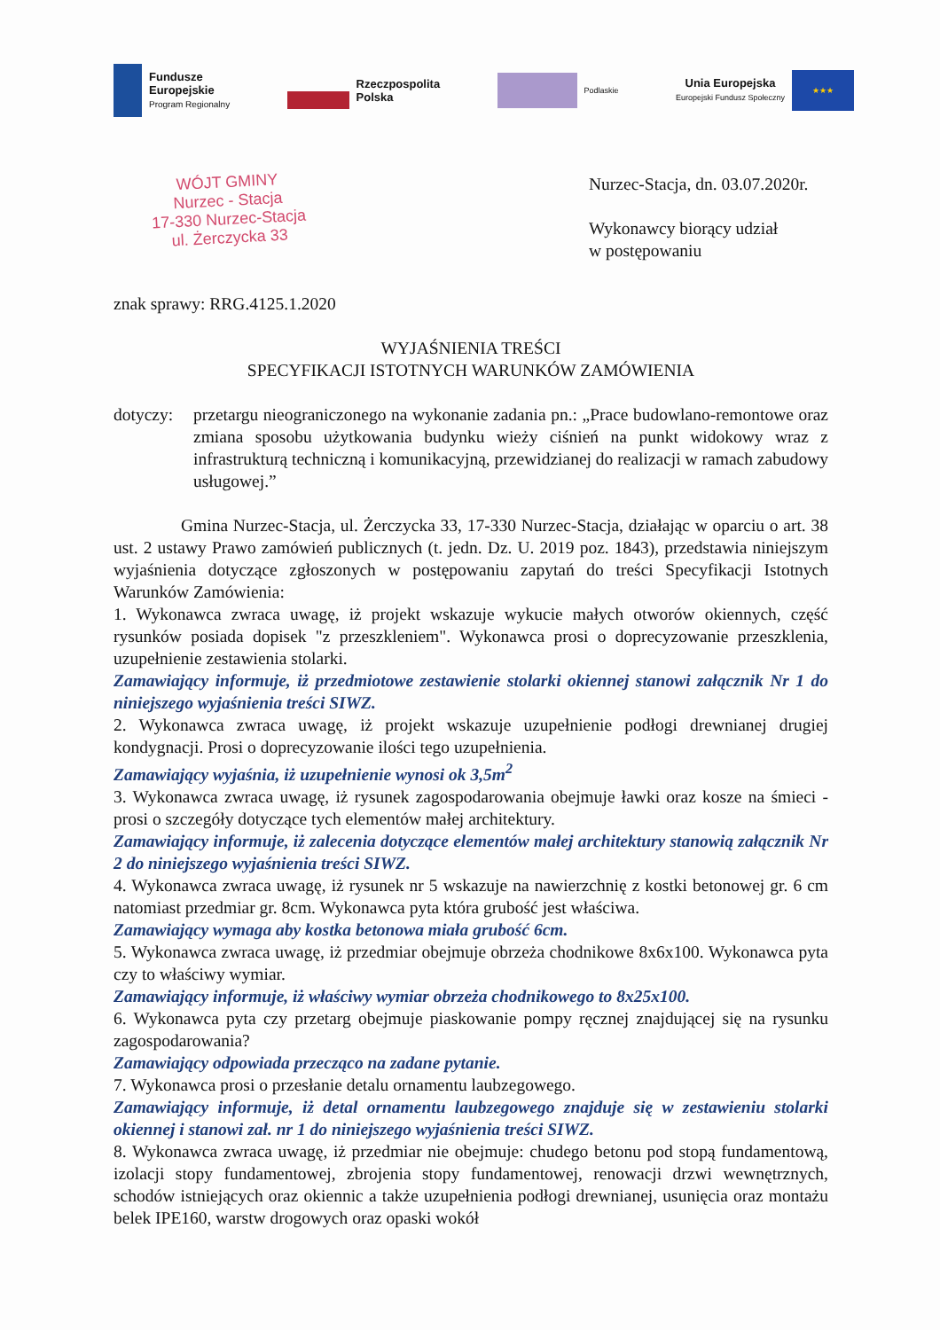Fundusze
Europejskie
Program Regionalny
Rzeczpospolita
Polska
Podlaskie
Unia Europejska
Europejski Fundusz Społeczny
★★★
WÓJT GMINY
Nurzec - Stacja
17-330 Nurzec-Stacja
ul. Żerczycka 33
Nurzec-Stacja, dn. 03.07.2020r.
Wykonawcy biorący udział
w postępowaniu
znak sprawy: RRG.4125.1.2020
WYJAŚNIENIA TREŚCI
SPECYFIKACJI ISTOTNYCH WARUNKÓW ZAMÓWIENIA
dotyczy:
przetargu nieograniczonego na wykonanie zadania pn.: „Prace budowlano-remontowe oraz zmiana sposobu użytkowania budynku wieży ciśnień na punkt widokowy wraz z infrastrukturą techniczną i komunikacyjną, przewidzianej do realizacji w ramach zabudowy usługowej.”
Gmina Nurzec-Stacja, ul. Żerczycka 33, 17-330 Nurzec-Stacja, działając w oparciu o art. 38 ust. 2 ustawy Prawo zamówień publicznych (t. jedn. Dz. U. 2019 poz. 1843), przedstawia niniejszym wyjaśnienia dotyczące zgłoszonych w postępowaniu zapytań do treści Specyfikacji Istotnych Warunków Zamówienia:
1. Wykonawca zwraca uwagę, iż projekt wskazuje wykucie małych otworów okiennych, część rysunków posiada dopisek "z przeszkleniem". Wykonawca prosi o doprecyzowanie przeszklenia, uzupełnienie zestawienia stolarki.
Zamawiający informuje, iż przedmiotowe zestawienie stolarki okiennej stanowi załącznik Nr 1 do niniejszego wyjaśnienia treści SIWZ.
2. Wykonawca zwraca uwagę, iż projekt wskazuje uzupełnienie podłogi drewnianej drugiej kondygnacji. Prosi o doprecyzowanie ilości tego uzupełnienia.
Zamawiający wyjaśnia, iż uzupełnienie wynosi ok 3,5m<sup>2</sup>
3. Wykonawca zwraca uwagę, iż rysunek zagospodarowania obejmuje ławki oraz kosze na śmieci - prosi o szczegóły dotyczące tych elementów małej architektury.
Zamawiający informuje, iż zalecenia dotyczące elementów małej architektury stanowią załącznik Nr 2 do niniejszego wyjaśnienia treści SIWZ.
4. Wykonawca zwraca uwagę, iż rysunek nr 5 wskazuje na nawierzchnię z kostki betonowej gr. 6 cm natomiast przedmiar gr. 8cm. Wykonawca pyta która grubość jest właściwa.
Zamawiający wymaga aby kostka betonowa miała grubość 6cm.
5. Wykonawca zwraca uwagę, iż przedmiar obejmuje obrzeża chodnikowe 8x6x100. Wykonawca pyta czy to właściwy wymiar.
Zamawiający informuje, iż właściwy wymiar obrzeża chodnikowego to 8x25x100.
6. Wykonawca pyta czy przetarg obejmuje piaskowanie pompy ręcznej znajdującej się na rysunku zagospodarowania?
Zamawiający odpowiada przecząco na zadane pytanie.
7. Wykonawca prosi o przesłanie detalu ornamentu laubzegowego.
Zamawiający informuje, iż detal ornamentu laubzegowego znajduje się w zestawieniu stolarki okiennej i stanowi zał. nr 1 do niniejszego wyjaśnienia treści SIWZ.
8. Wykonawca zwraca uwagę, iż przedmiar nie obejmuje: chudego betonu pod stopą fundamentową, izolacji stopy fundamentowej, zbrojenia stopy fundamentowej, renowacji drzwi wewnętrznych, schodów istniejących oraz okiennic a także uzupełnienia podłogi drewnianej, usunięcia oraz montażu belek IPE160, warstw drogowych oraz opaski wokół